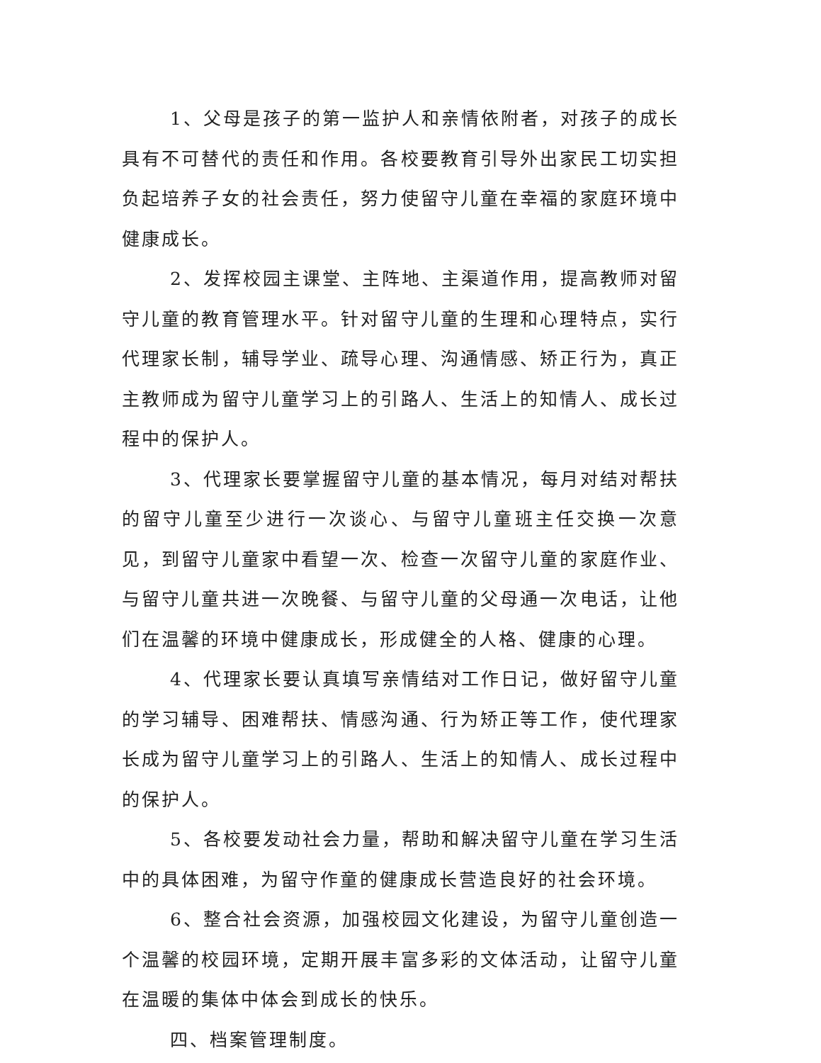1、父母是孩子的第一监护人和亲情依附者，对孩子的成长具有不可替代的责任和作用。各校要教育引导外出家民工切实担负起培养子女的社会责任，努力使留守儿童在幸福的家庭环境中健康成长。
2、发挥校园主课堂、主阵地、主渠道作用，提高教师对留守儿童的教育管理水平。针对留守儿童的生理和心理特点，实行代理家长制，辅导学业、疏导心理、沟通情感、矫正行为，真正主教师成为留守儿童学习上的引路人、生活上的知情人、成长过程中的保护人。
3、代理家长要掌握留守儿童的基本情况，每月对结对帮扶的留守儿童至少进行一次谈心、与留守儿童班主任交换一次意见，到留守儿童家中看望一次、检查一次留守儿童的家庭作业、与留守儿童共进一次晚餐、与留守儿童的父母通一次电话，让他们在温馨的环境中健康成长，形成健全的人格、健康的心理。
4、代理家长要认真填写亲情结对工作日记，做好留守儿童的学习辅导、困难帮扶、情感沟通、行为矫正等工作，使代理家长成为留守儿童学习上的引路人、生活上的知情人、成长过程中的保护人。
5、各校要发动社会力量，帮助和解决留守儿童在学习生活中的具体困难，为留守作童的健康成长营造良好的社会环境。
6、整合社会资源，加强校园文化建设，为留守儿童创造一个温馨的校园环境，定期开展丰富多彩的文体活动，让留守儿童在温暖的集体中体会到成长的快乐。
四、档案管理制度。